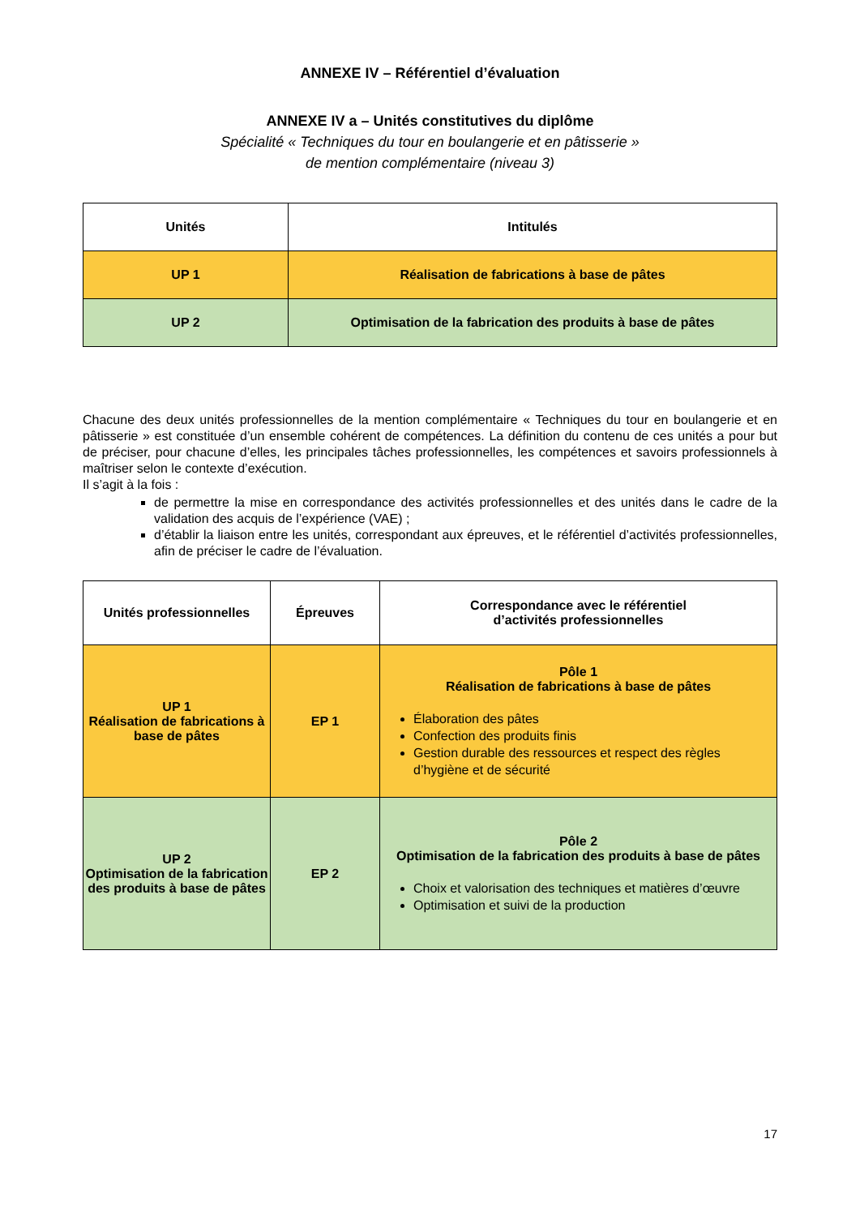ANNEXE IV – Référentiel d’évaluation
ANNEXE IV a – Unités constitutives du diplôme
Spécialité « Techniques du tour en boulangerie et en pâtisserie »
de mention complémentaire (niveau 3)
| Unités | Intitulés |
| --- | --- |
| UP 1 | Réalisation de fabrications à base de pâtes |
| UP 2 | Optimisation de la fabrication des produits à base de pâtes |
Chacune des deux unités professionnelles de la mention complémentaire « Techniques du tour en boulangerie et en pâtisserie » est constituée d’un ensemble cohérent de compétences. La définition du contenu de ces unités a pour but de préciser, pour chacune d’elles, les principales tâches professionnelles, les compétences et savoirs professionnels à maîtriser selon le contexte d’exécution.
Il s’agit à la fois :
de permettre la mise en correspondance des activités professionnelles et des unités dans le cadre de la validation des acquis de l’expérience (VAE) ;
d’établir la liaison entre les unités, correspondant aux épreuves, et le référentiel d’activités professionnelles, afin de préciser le cadre de l’évaluation.
| Unités professionnelles | Épreuves | Correspondance avec le référentiel d’activités professionnelles |
| --- | --- | --- |
| UP 1 Réalisation de fabrications à base de pâtes | EP 1 | Pôle 1 Réalisation de fabrications à base de pâtes Élaboration des pâtes Confection des produits finis Gestion durable des ressources et respect des règles d’hygiène et de sécurité |
| UP 2 Optimisation de la fabrication des produits à base de pâtes | EP 2 | Pôle 2 Optimisation de la fabrication des produits à base de pâtes Choix et valorisation des techniques et matières d’œuvre Optimisation et suivi de la production |
17